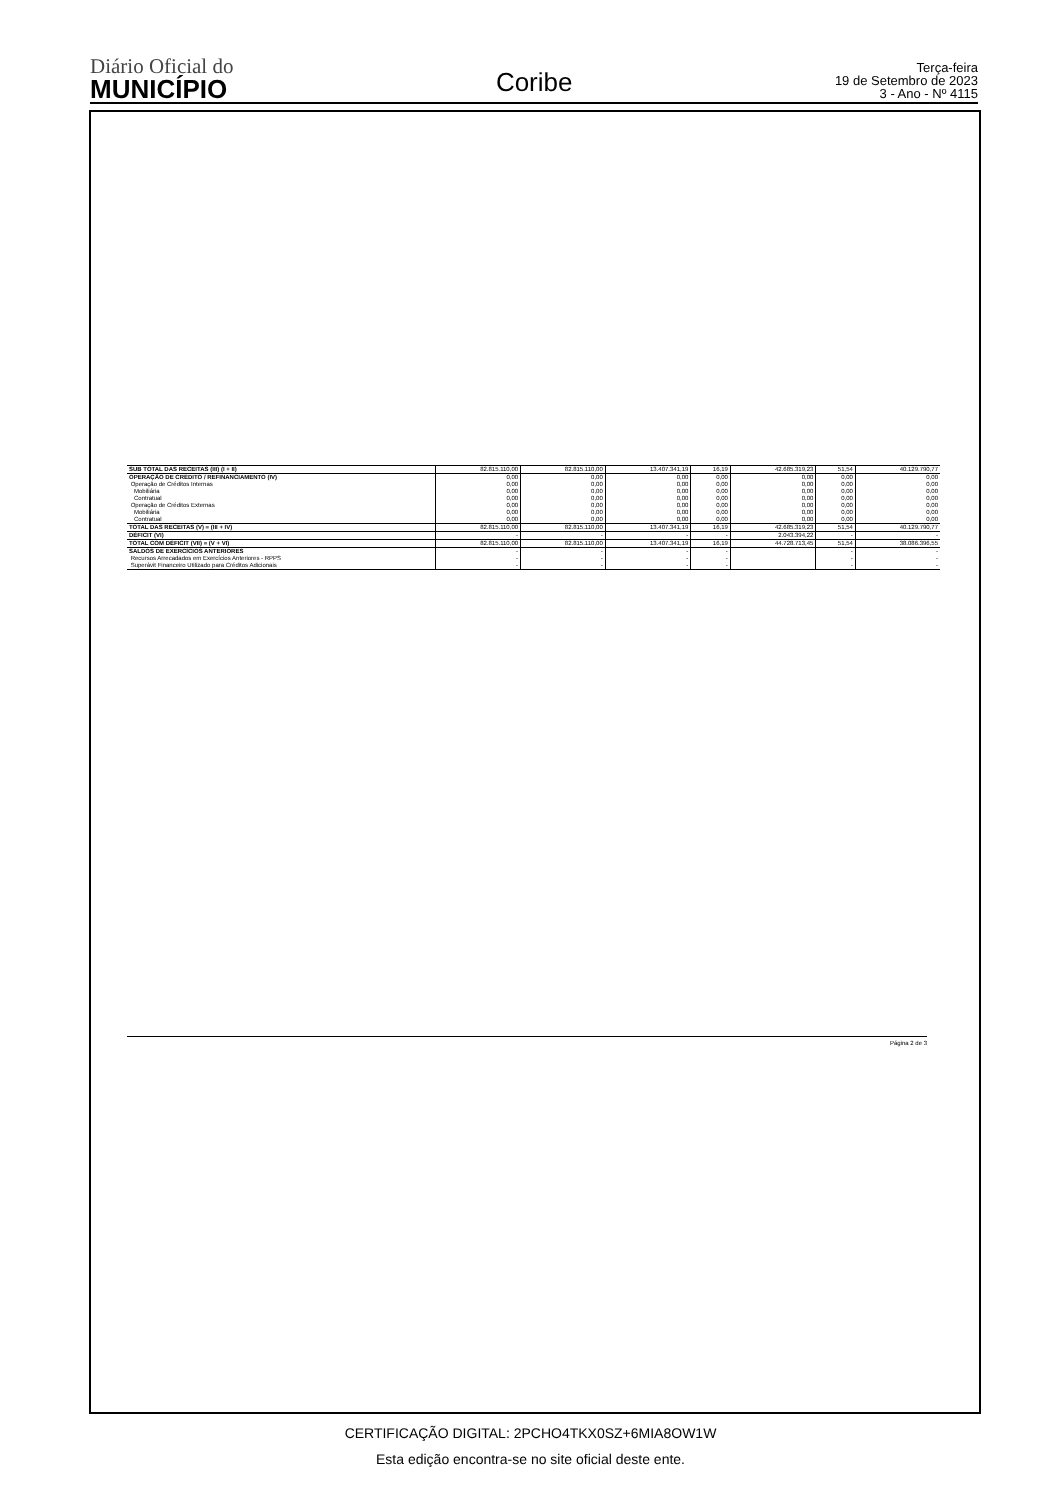Diário Oficial do
MUNICÍPIO
Coribe
Terça-feira
19 de Setembro de 2023
3 - Ano - Nº 4115
| SUB TOTAL DAS RECEITAS (III) (I + II) | 82.815.110,00 | 82.815.110,00 | 13.407.341,19 | 16,19 | 42.685.319,23 | 51,54 | 40.129.790,77 |
| OPERAÇÃO DE CRÉDITO / REFINANCIAMENTO (IV) Operação de Créditos Internas Mobiliária Contratual Operação de Créditos Externas Mobiliária Contratual | 0,00 0,00 0,00 0,00 0,00 0,00 0,00 | 0,00 0,00 0,00 0,00 0,00 0,00 0,00 | 0,00 0,00 0,00 0,00 0,00 0,00 0,00 | 0,00 0,00 0,00 0,00 0,00 0,00 0,00 | 0,00 0,00 0,00 0,00 0,00 0,00 0,00 | 0,00 0,00 0,00 0,00 0,00 0,00 0,00 | 0,00 0,00 0,00 0,00 0,00 0,00 0,00 |
| TOTAL DAS RECEITAS (V) = (III + IV) | 82.815.110,00 | 82.815.110,00 | 13.407.341,19 | 16,19 | 42.685.319,23 | 51,54 | 40.129.790,77 |
| DÉFICIT (VI) | - | - | - | - | 2.043.394,22 | - | - |
| TOTAL COM DÉFICIT (VII) = (V + VI) | 82.815.110,00 | 82.815.110,00 | 13.407.341,19 | 16,19 | 44.728.713,45 | 51,54 | 38.086.396,55 |
| SALDOS DE EXERCÍCIOS ANTERIORES Recursos Arrecadados em Exercícios Anteriores - RPPS Superávit Financeiro Utilizado para Créditos Adicionais | - - - | - - - | - - - | - - - | | - - - | - - - |
Página 2 de 3
CERTIFICAÇÃO DIGITAL: 2PCHO4TKX0SZ+6MIA8OW1W
Esta edição encontra-se no site oficial deste ente.